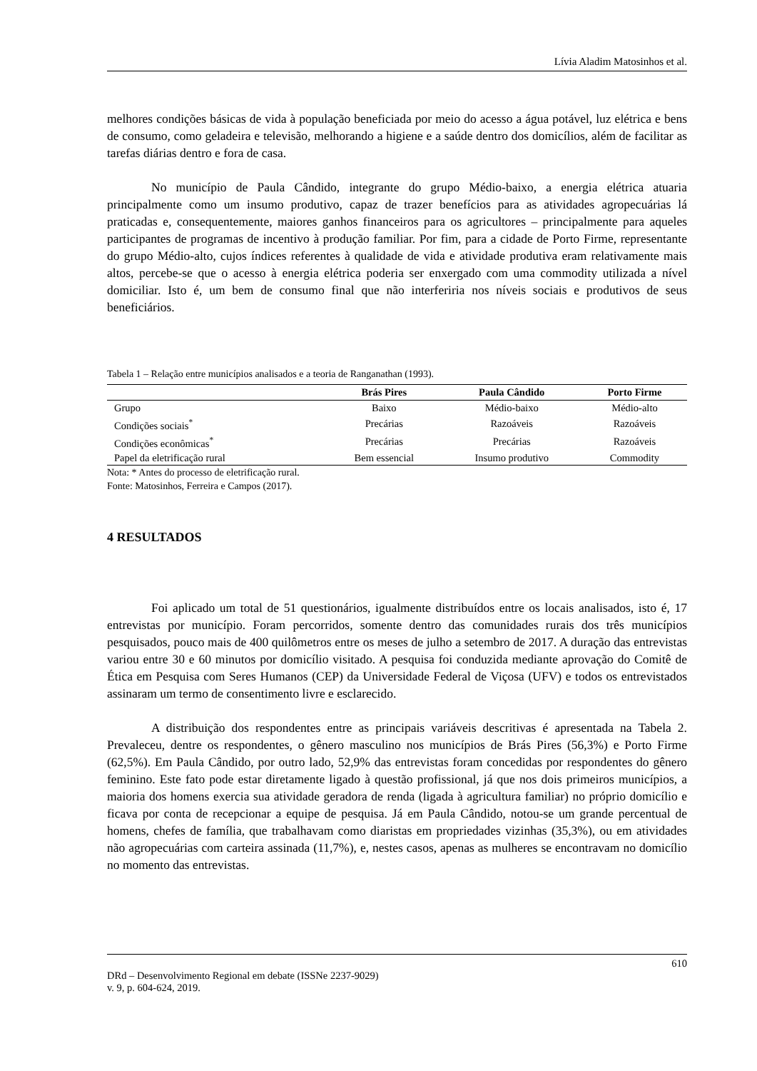Lívia Aladim Matosinhos et al.
melhores condições básicas de vida à população beneficiada por meio do acesso a água potável, luz elétrica e bens de consumo, como geladeira e televisão, melhorando a higiene e a saúde dentro dos domicílios, além de facilitar as tarefas diárias dentro e fora de casa.
No município de Paula Cândido, integrante do grupo Médio-baixo, a energia elétrica atuaria principalmente como um insumo produtivo, capaz de trazer benefícios para as atividades agropecuárias lá praticadas e, consequentemente, maiores ganhos financeiros para os agricultores – principalmente para aqueles participantes de programas de incentivo à produção familiar. Por fim, para a cidade de Porto Firme, representante do grupo Médio-alto, cujos índices referentes à qualidade de vida e atividade produtiva eram relativamente mais altos, percebe-se que o acesso à energia elétrica poderia ser enxergado com uma commodity utilizada a nível domiciliar. Isto é, um bem de consumo final que não interferiria nos níveis sociais e produtivos de seus beneficiários.
Tabela 1 – Relação entre municípios analisados e a teoria de Ranganathan (1993).
| | Brás Pires | Paula Cândido | Porto Firme |
| --- | --- | --- | --- |
| Grupo | Baixo | Médio-baixo | Médio-alto |
| Condições sociais<sup>*</sup> | Precárias | Razoáveis | Razoáveis |
| Condições econômicas<sup>*</sup> | Precárias | Precárias | Razoáveis |
| Papel da eletrificação rural | Bem essencial | Insumo produtivo | Commodity |
Nota: * Antes do processo de eletrificação rural.
Fonte: Matosinhos, Ferreira e Campos (2017).
4 RESULTADOS
Foi aplicado um total de 51 questionários, igualmente distribuídos entre os locais analisados, isto é, 17 entrevistas por município. Foram percorridos, somente dentro das comunidades rurais dos três municípios pesquisados, pouco mais de 400 quilômetros entre os meses de julho a setembro de 2017. A duração das entrevistas variou entre 30 e 60 minutos por domicílio visitado. A pesquisa foi conduzida mediante aprovação do Comitê de Ética em Pesquisa com Seres Humanos (CEP) da Universidade Federal de Viçosa (UFV) e todos os entrevistados assinaram um termo de consentimento livre e esclarecido.
A distribuição dos respondentes entre as principais variáveis descritivas é apresentada na Tabela 2. Prevaleceu, dentre os respondentes, o gênero masculino nos municípios de Brás Pires (56,3%) e Porto Firme (62,5%). Em Paula Cândido, por outro lado, 52,9% das entrevistas foram concedidas por respondentes do gênero feminino. Este fato pode estar diretamente ligado à questão profissional, já que nos dois primeiros municípios, a maioria dos homens exercia sua atividade geradora de renda (ligada à agricultura familiar) no próprio domicílio e ficava por conta de recepcionar a equipe de pesquisa. Já em Paula Cândido, notou-se um grande percentual de homens, chefes de família, que trabalhavam como diaristas em propriedades vizinhas (35,3%), ou em atividades não agropecuárias com carteira assinada (11,7%), e, nestes casos, apenas as mulheres se encontravam no domicílio no momento das entrevistas.
610
DRd – Desenvolvimento Regional em debate (ISSNe 2237-9029)
v. 9, p. 604-624, 2019.